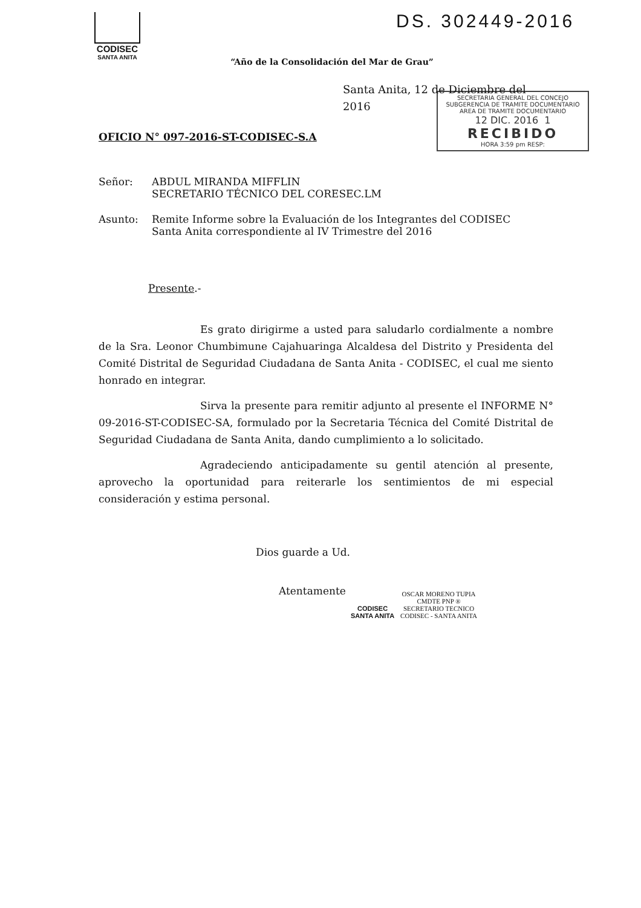DS. 302449-2016
CODISEC
SANTA ANITA
SECRETARIA GENERAL DEL CONCEJO
SUBGERENCIA DE TRAMITE DOCUMENTARIO
AREA DE TRAMITE DOCUMENTARIO
12 DIC. 2016 1
RECIBIDO
HORA 3:59 pm RESP:
“Año de la Consolidación del Mar de Grau”
Santa Anita, 12 de Diciembre del 2016
OFICIO N° 097-2016-ST-CODISEC-S.A
Señor: ABDUL MIRANDA MIFFLIN
SECRETARIO TÉCNICO DEL CORESEC.LM
Asunto: Remite Informe sobre la Evaluación de los Integrantes del CODISEC
Santa Anita correspondiente al IV Trimestre del 2016
Presente.-
Es grato dirigirme a usted para saludarlo cordialmente a nombre de la Sra. Leonor Chumbimune Cajahuaringa Alcaldesa del Distrito y Presidenta del Comité Distrital de Seguridad Ciudadana de Santa Anita - CODISEC, el cual me siento honrado en integrar.
Sirva la presente para remitir adjunto al presente el INFORME N° 09-2016-ST-CODISEC-SA, formulado por la Secretaria Técnica del Comité Distrital de Seguridad Ciudadana de Santa Anita, dando cumplimiento a lo solicitado.
Agradeciendo anticipadamente su gentil atención al presente, aprovecho la oportunidad para reiterarle los sentimientos de mi especial consideración y estima personal.
Dios guarde a Ud.
Atentamente
CODISEC
SANTA ANITA
OSCAR MORENO TUPIA
CMDTE PNP ®
SECRETARIO TECNICO
CODISEC - SANTA ANITA